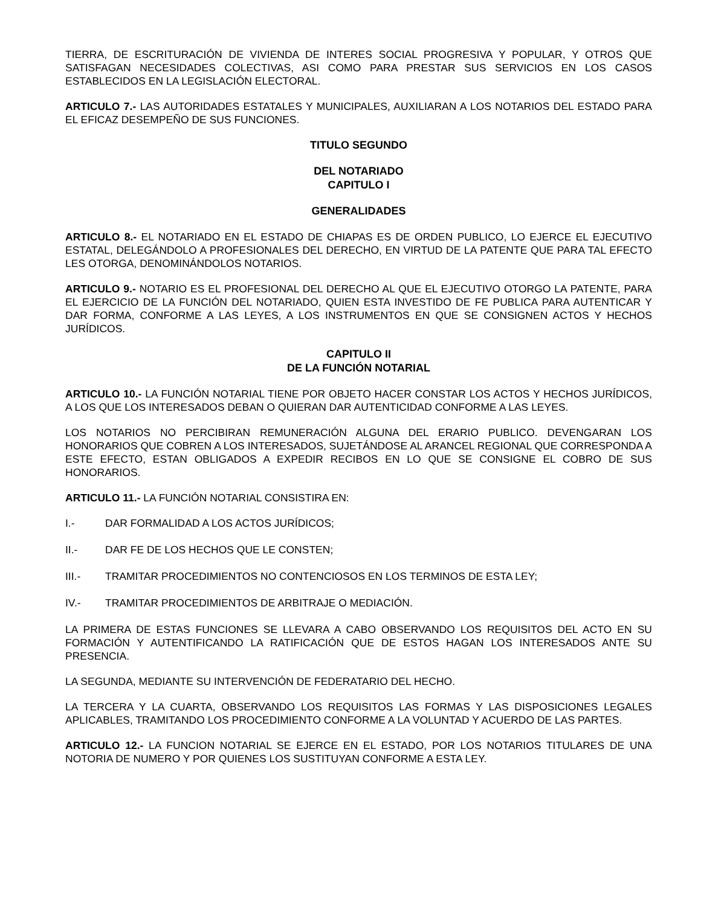TIERRA, DE ESCRITURACIÓN DE VIVIENDA DE INTERES SOCIAL PROGRESIVA Y POPULAR, Y OTROS QUE SATISFAGAN NECESIDADES COLECTIVAS, ASI COMO PARA PRESTAR SUS SERVICIOS EN LOS CASOS ESTABLECIDOS EN LA LEGISLACIÓN ELECTORAL.
ARTICULO 7.- LAS AUTORIDADES ESTATALES Y MUNICIPALES, AUXILIARAN A LOS NOTARIOS DEL ESTADO PARA EL EFICAZ DESEMPEÑO DE SUS FUNCIONES.
TITULO SEGUNDO
DEL NOTARIADO
CAPITULO I
GENERALIDADES
ARTICULO 8.- EL NOTARIADO EN EL ESTADO DE CHIAPAS ES DE ORDEN PUBLICO, LO EJERCE EL EJECUTIVO ESTATAL, DELEGÁNDOLO A PROFESIONALES DEL DERECHO, EN VIRTUD DE LA PATENTE QUE PARA TAL EFECTO LES OTORGA, DENOMINÁNDOLOS NOTARIOS.
ARTICULO 9.- NOTARIO ES EL PROFESIONAL DEL DERECHO AL QUE EL EJECUTIVO OTORGO LA PATENTE, PARA EL EJERCICIO DE LA FUNCIÓN DEL NOTARIADO, QUIEN ESTA INVESTIDO DE FE PUBLICA PARA AUTENTICAR Y DAR FORMA, CONFORME A LAS LEYES, A LOS INSTRUMENTOS EN QUE SE CONSIGNEN ACTOS Y HECHOS JURÍDICOS.
CAPITULO II
DE LA FUNCIÓN NOTARIAL
ARTICULO 10.- LA FUNCIÓN NOTARIAL TIENE POR OBJETO HACER CONSTAR LOS ACTOS Y HECHOS JURÍDICOS, A LOS QUE LOS INTERESADOS DEBAN O QUIERAN DAR AUTENTICIDAD CONFORME A LAS LEYES.
LOS NOTARIOS NO PERCIBIRAN REMUNERACIÓN ALGUNA DEL ERARIO PUBLICO. DEVENGARAN LOS HONORARIOS QUE COBREN A LOS INTERESADOS, SUJETÁNDOSE AL ARANCEL REGIONAL QUE CORRESPONDA A ESTE EFECTO, ESTAN OBLIGADOS A EXPEDIR RECIBOS EN LO QUE SE CONSIGNE EL COBRO DE SUS HONORARIOS.
ARTICULO 11.- LA FUNCIÓN NOTARIAL CONSISTIRA EN:
I.- DAR FORMALIDAD A LOS ACTOS JURÍDICOS;
II.- DAR FE DE LOS HECHOS QUE LE CONSTEN;
III.- TRAMITAR PROCEDIMIENTOS NO CONTENCIOSOS EN LOS TERMINOS DE ESTA LEY;
IV.- TRAMITAR PROCEDIMIENTOS DE ARBITRAJE O MEDIACIÓN.
LA PRIMERA DE ESTAS FUNCIONES SE LLEVARA A CABO OBSERVANDO LOS REQUISITOS DEL ACTO EN SU FORMACIÓN Y AUTENTIFICANDO LA RATIFICACIÓN QUE DE ESTOS HAGAN LOS INTERESADOS ANTE SU PRESENCIA.
LA SEGUNDA, MEDIANTE SU INTERVENCIÓN DE FEDERATARIO DEL HECHO.
LA TERCERA Y LA CUARTA, OBSERVANDO LOS REQUISITOS LAS FORMAS Y LAS DISPOSICIONES LEGALES APLICABLES, TRAMITANDO LOS PROCEDIMIENTO CONFORME A LA VOLUNTAD Y ACUERDO DE LAS PARTES.
ARTICULO 12.- LA FUNCION NOTARIAL SE EJERCE EN EL ESTADO, POR LOS NOTARIOS TITULARES DE UNA NOTORIA DE NUMERO Y POR QUIENES LOS SUSTITUYAN CONFORME A ESTA LEY.